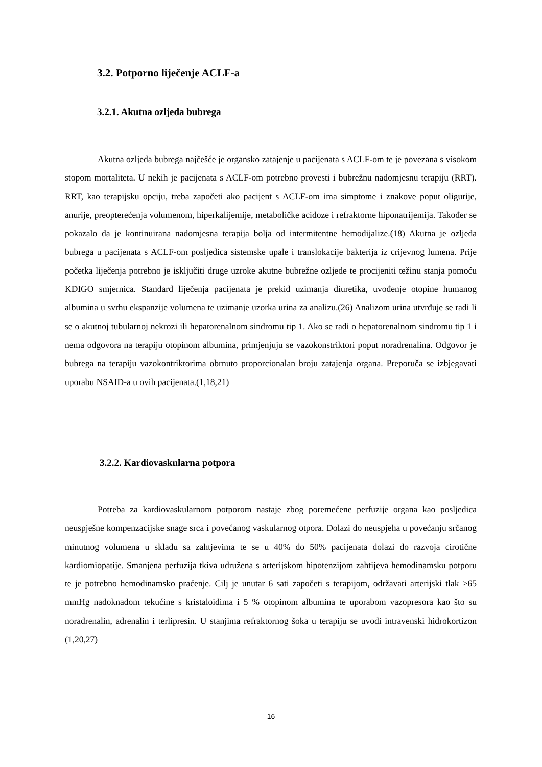3.2. Potporno liječenje ACLF-a
3.2.1. Akutna ozljeda bubrega
Akutna ozljeda bubrega najčešće je organsko zatajenje u pacijenata s ACLF-om te je povezana s visokom stopom mortaliteta. U nekih je pacijenata s ACLF-om potrebno provesti i bubrežnu nadomjesnu terapiju (RRT). RRT, kao terapijsku opciju, treba započeti ako pacijent s ACLF-om ima simptome i znakove poput oligurije, anurije, preopterećenja volumenom, hiperkalijemije, metaboličke acidoze i refraktorne hiponatrijemija. Također se pokazalo da je kontinuirana nadomjesna terapija bolja od intermitentne hemodijalize.(18) Akutna je ozljeda bubrega u pacijenata s ACLF-om posljedica sistemske upale i translokacije bakterija iz crijevnog lumena. Prije početka liječenja potrebno je isključiti druge uzroke akutne bubrežne ozljede te procijeniti težinu stanja pomoću KDIGO smjernica. Standard liječenja pacijenata je prekid uzimanja diuretika, uvođenje otopine humanog albumina u svrhu ekspanzije volumena te uzimanje uzorka urina za analizu.(26) Analizom urina utvrđuje se radi li se o akutnoj tubularnoj nekrozi ili hepatorenalnom sindromu tip 1. Ako se radi o hepatorenalnom sindromu tip 1 i nema odgovora na terapiju otopinom albumina, primjenjuju se vazokonstriktori poput noradrenalina. Odgovor je bubrega na terapiju vazokontriktorima obrnuto proporcionalan broju zatajenja organa. Preporuča se izbjegavati uporabu NSAID-a u ovih pacijenata.(1,18,21)
3.2.2. Kardiovaskularna potpora
Potreba za kardiovaskularnom potporom nastaje zbog poremećene perfuzije organa kao posljedica neuspješne kompenzacijske snage srca i povećanog vaskularnog otpora. Dolazi do neuspjeha u povećanju srčanog minutnog volumena u skladu sa zahtjevima te se u 40% do 50% pacijenata dolazi do razvoja cirotične kardiomiopatije. Smanjena perfuzija tkiva udružena s arterijskom hipotenzijom zahtijeva hemodinamsku potporu te je potrebno hemodinamsko praćenje. Cilj je unutar 6 sati započeti s terapijom, održavati arterijski tlak >65 mmHg nadoknadom tekućine s kristaloidima i 5 % otopinom albumina te uporabom vazopresora kao što su noradrenalin, adrenalin i terlipresin. U stanjima refraktornog šoka u terapiju se uvodi intravenski hidrokortizon (1,20,27)
16